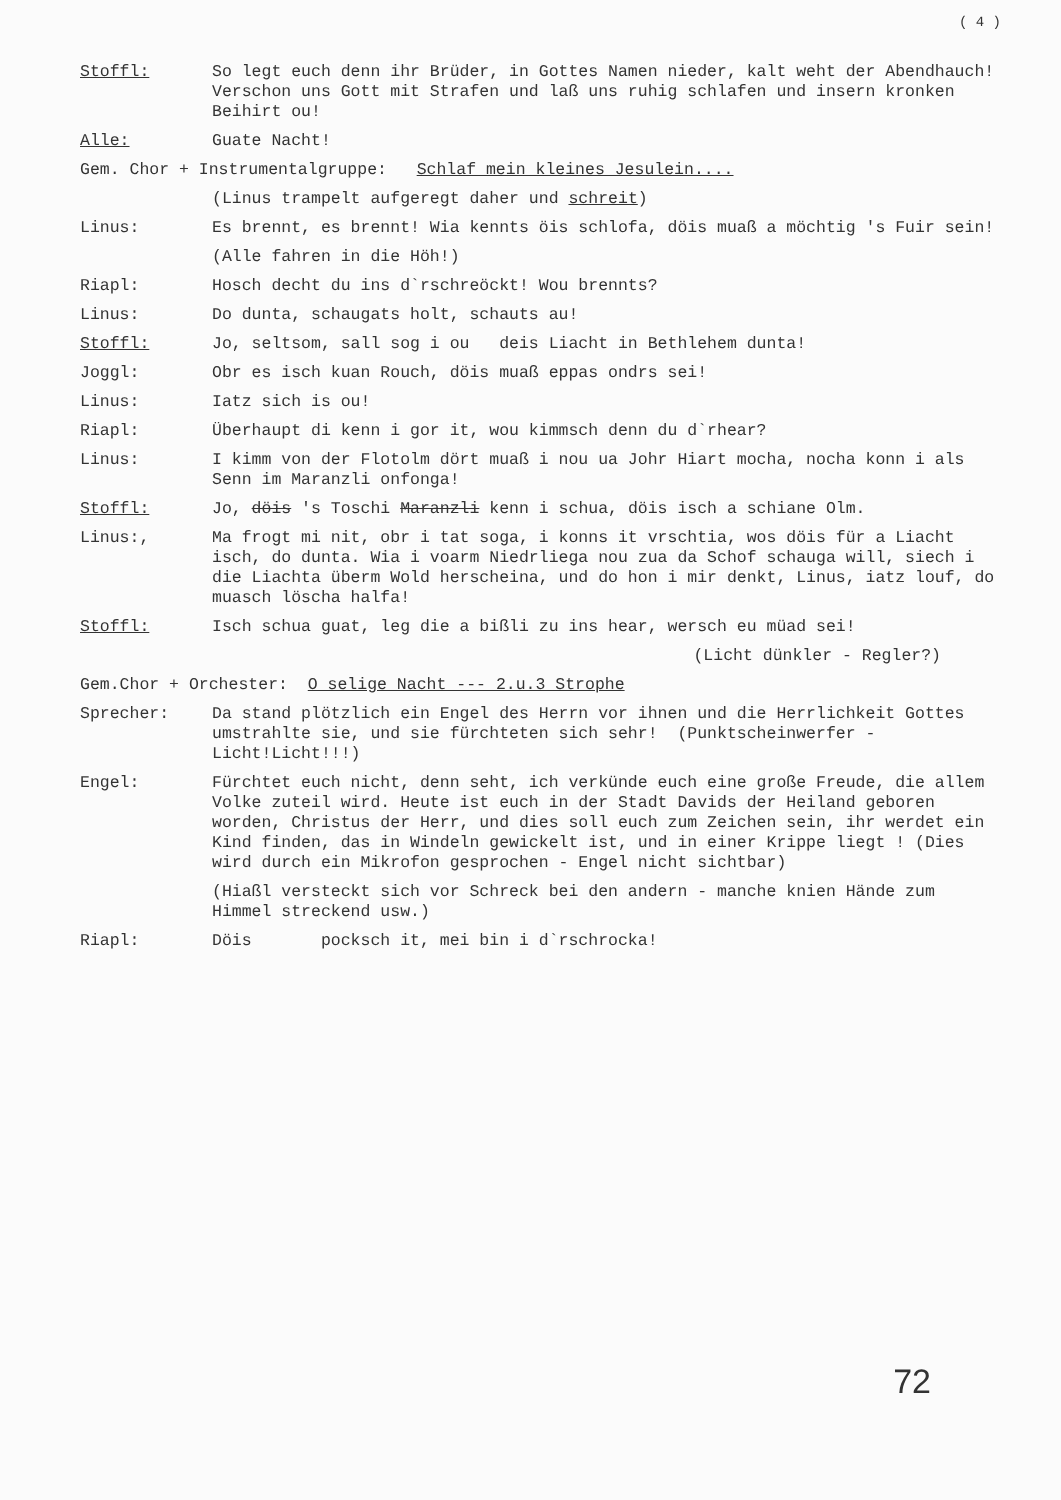( 4 )
Stoffl: So legt euch denn ihr Brüder, in Gottes Namen nieder, kalt weht der Abendhauch! Verschon uns Gott mit Strafen und laß uns ruhig schlafen und insern kronken Beihirt ou!
Alle: Guate Nacht!
Gem. Chor + Instrumentalgruppe: Schlaf mein kleines Jesulein....
(Linus trampelt aufgeregt daher und schreit)
Linus: Es brennt, es brennt! Wia kennts öis schlofa, döis muaß a möchtig 's Fuir sein!
(Alle fahren in die Höh!)
Riapl: Hosch decht du ins d`rschreöckt! Wou brennts?
Linus: Do dunta, schaugats holt, schauts au!
Stoffl: Jo, seltsom, sall sog i ou deis Liacht in Bethlehem dunta!
Joggl: Obr es isch kuan Rouch, döis muaß eppas ondrs sei!
Linus: Iatz sich is ou!
Riapl: Überhaupt di kenn i gor it, wou kimmsch denn du d`rhear?
Linus: I kimm von der Flotolm dört muaß i nou ua Johr Hiart mocha, nocha konn i als Senn im Maranzli onfonga!
Stoffl: Jo, döis 's Toschi Maranzli kenn i schua, döis isch a schiane Olm.
Linus:, Ma frogt mi nit, obr i tat soga, i konns it vrschtia, wos döis für a Liacht isch, do dunta. Wia i voarm Niedrliega nou zua da Schof schauga will, siech i die Liachta überm Wold herscheina, und do hon i mir denkt, Linus, iatz louf, do muasch löscha halfa!
Stoffl: Isch schua guat, leg die a bißli zu ins hear, wersch eu müad sei!
(Licht dünkler - Regler?)
Gem.Chor + Orchester: O selige Nacht --- 2.u.3 Strophe
Sprecher: Da stand plötzlich ein Engel des Herrn vor ihnen und die Herrlichkeit Gottes umstrahlte sie, und sie fürchteten sich sehr! (Punktscheinwerfer - Licht!Licht!!!)
Engel: Fürchtet euch nicht, denn seht, ich verkünde euch eine große Freude, die allem Volke zuteil wird. Heute ist euch in der Stadt Davids der Heiland geboren worden, Christus der Herr, und dies soll euch zum Zeichen sein, ihr werdet ein Kind finden, das in Windeln gewickelt ist, und in einer Krippe liegt ! (Dies wird durch ein Mikrofon gesprochen - Engel nicht sichtbar)
(Hiaßl versteckt sich vor Schreck bei den andern - manche knien Hände zum Himmel streckend usw.)
Riapl: Döis pocksch it, mei bin i d`rschrocka!
72